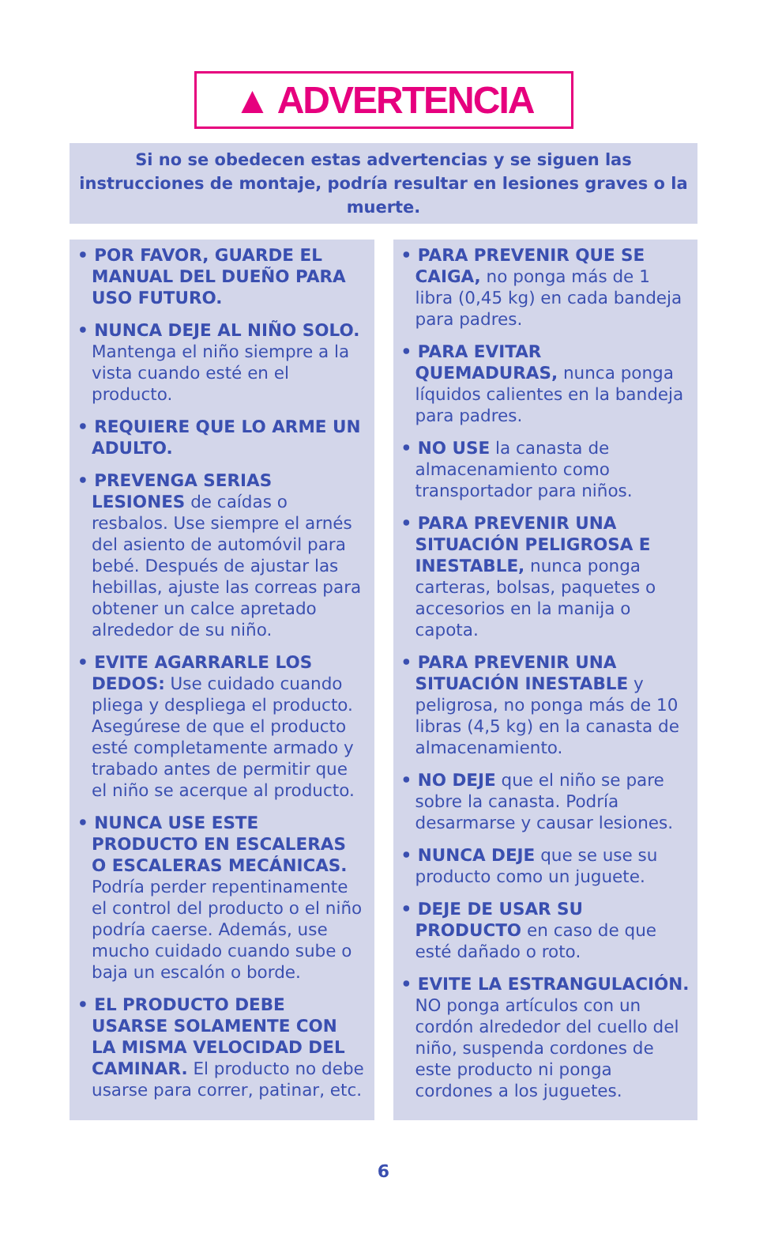▲ ADVERTENCIA
Si no se obedecen estas advertencias y se siguen las instrucciones de montaje, podría resultar en lesiones graves o la muerte.
• POR FAVOR, GUARDE EL MANUAL DEL DUEÑO PARA USO FUTURO.
• NUNCA DEJE AL NIÑO SOLO. Mantenga el niño siempre a la vista cuando esté en el producto.
• REQUIERE QUE LO ARME UN ADULTO.
• PREVENGA SERIAS LESIONES de caídas o resbalos. Use siempre el arnés del asiento de automóvil para bebé. Después de ajustar las hebillas, ajuste las correas para obtener un calce apretado alrededor de su niño.
• EVITE AGARRARLE LOS DEDOS: Use cuidado cuando pliega y despliega el producto. Asegúrese de que el producto esté completamente armado y trabado antes de permitir que el niño se acerque al producto.
• NUNCA USE ESTE PRODUCTO EN ESCALERAS O ESCALERAS MECÁNICAS. Podría perder repentinamente el control del producto o el niño podría caerse. Además, use mucho cuidado cuando sube o baja un escalón o borde.
• EL PRODUCTO DEBE USARSE SOLAMENTE CON LA MISMA VELOCIDAD DEL CAMINAR. El producto no debe usarse para correr, patinar, etc.
• PARA PREVENIR QUE SE CAIGA, no ponga más de 1 libra (0,45 kg) en cada bandeja para padres.
• PARA EVITAR QUEMADURAS, nunca ponga líquidos calientes en la bandeja para padres.
• NO USE la canasta de almacenamiento como transportador para niños.
• PARA PREVENIR UNA SITUACIÓN PELIGROSA E INESTABLE, nunca ponga carteras, bolsas, paquetes o accesorios en la manija o capota.
• PARA PREVENIR UNA SITUACIÓN INESTABLE y peligrosa, no ponga más de 10 libras (4,5 kg) en la canasta de almacenamiento.
• NO DEJE que el niño se pare sobre la canasta. Podría desarmarse y causar lesiones.
• NUNCA DEJE que se use su producto como un juguete.
• DEJE DE USAR SU PRODUCTO en caso de que esté dañado o roto.
• EVITE LA ESTRANGULACIÓN. NO ponga artículos con un cordón alrededor del cuello del niño, suspenda cordones de este producto ni ponga cordones a los juguetes.
6